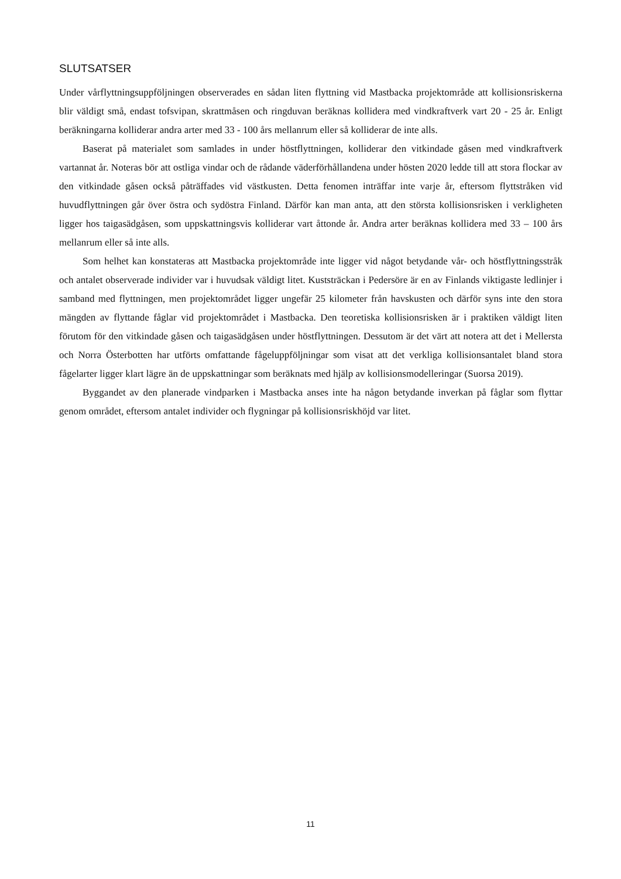SLUTSATSER
Under vårflyttningsuppföljningen observerades en sådan liten flyttning vid Mastbacka projektområde att kollisionsriskerna blir väldigt små, endast tofsvipan, skrattmåsen och ringduvan beräknas kollidera med vindkraftverk vart 20 - 25 år. Enligt beräkningarna kolliderar andra arter med 33 - 100 års mellanrum eller så kolliderar de inte alls.
Baserat på materialet som samlades in under höstflyttningen, kolliderar den vitkindade gåsen med vindkraftverk vartannat år. Noteras bör att ostliga vindar och de rådande väderförhållandena under hösten 2020 ledde till att stora flockar av den vitkindade gåsen också påträffades vid västkusten. Detta fenomen inträffar inte varje år, eftersom flyttstråken vid huvudflyttningen går över östra och sydöstra Finland. Därför kan man anta, att den största kollisionsrisken i verkligheten ligger hos taigasädgåsen, som uppskattningsvis kolliderar vart åttonde år. Andra arter beräknas kollidera med 33 – 100 års mellanrum eller så inte alls.
Som helhet kan konstateras att Mastbacka projektområde inte ligger vid något betydande vår- och höstflyttningsstråk och antalet observerade individer var i huvudsak väldigt litet. Kuststräckan i Pedersöre är en av Finlands viktigaste ledlinjer i samband med flyttningen, men projektområdet ligger ungefär 25 kilometer från havskusten och därför syns inte den stora mängden av flyttande fåglar vid projektområdet i Mastbacka. Den teoretiska kollisionsrisken är i praktiken väldigt liten förutom för den vitkindade gåsen och taigasädgåsen under höstflyttningen. Dessutom är det värt att notera att det i Mellersta och Norra Österbotten har utförts omfattande fågeluppföljningar som visat att det verkliga kollisionsantalet bland stora fågelarter ligger klart lägre än de uppskattningar som beräknats med hjälp av kollisionsmodelleringar (Suorsa 2019).
Byggandet av den planerade vindparken i Mastbacka anses inte ha någon betydande inverkan på fåglar som flyttar genom området, eftersom antalet individer och flygningar på kollisionsriskhöjd var litet.
11